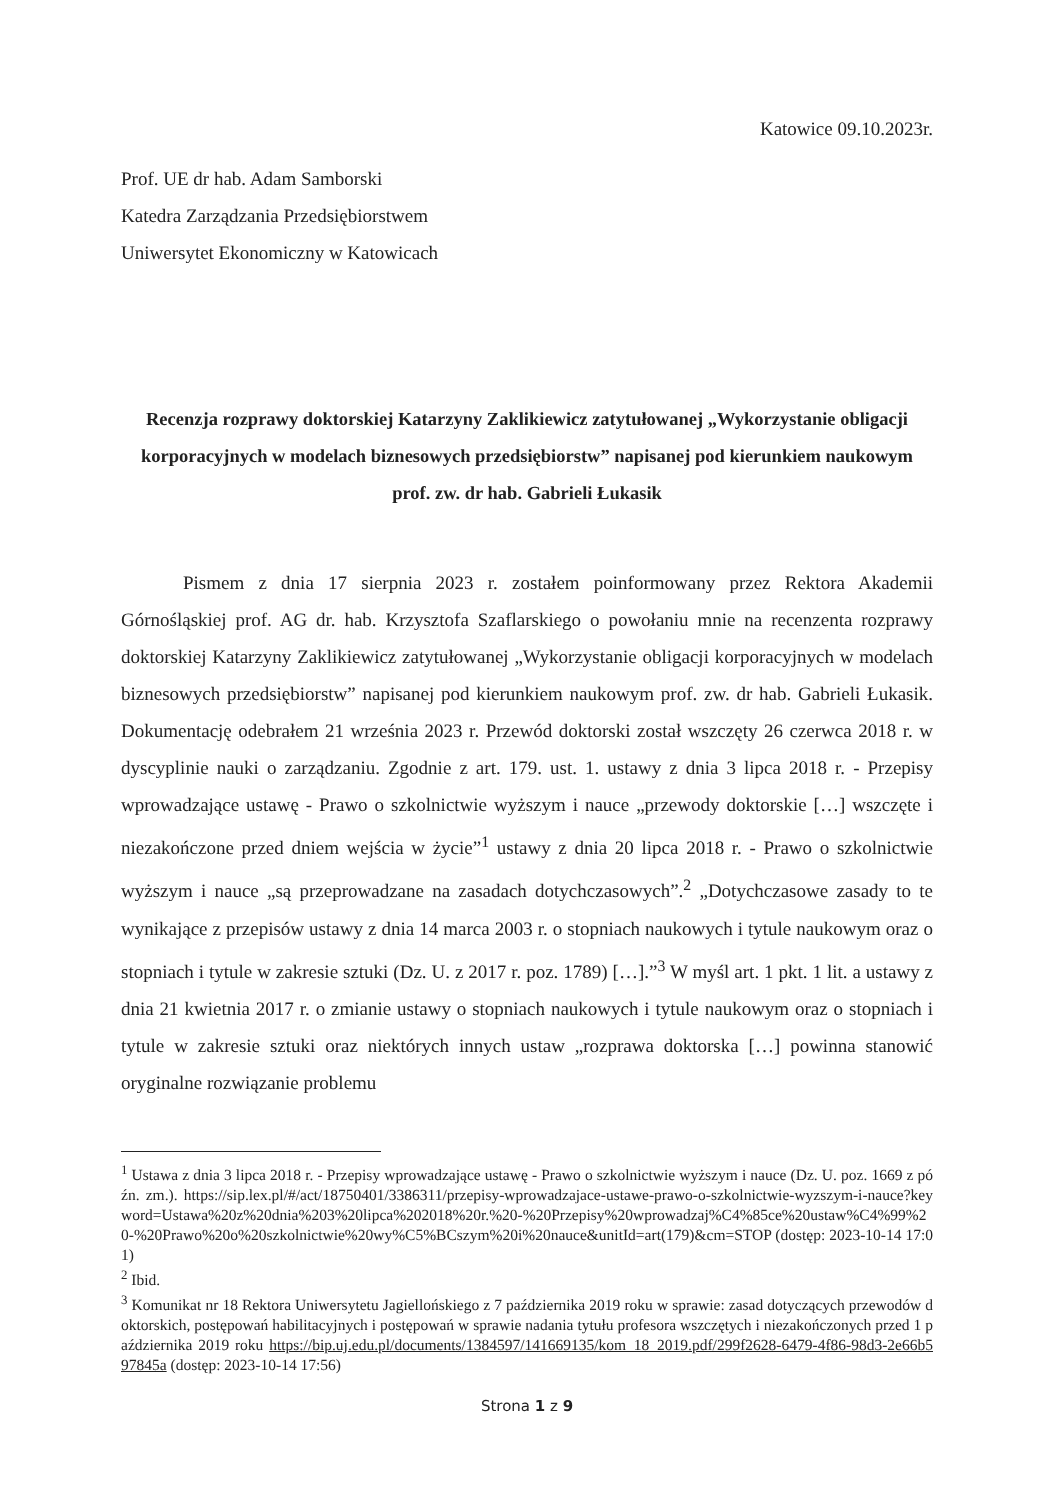Katowice 09.10.2023r.
Prof. UE dr hab. Adam Samborski
Katedra Zarządzania Przedsiębiorstwem
Uniwersytet Ekonomiczny w Katowicach
Recenzja rozprawy doktorskiej Katarzyny Zaklikiewicz zatytułowanej „Wykorzystanie obligacji korporacyjnych w modelach biznesowych przedsiębiorstw” napisanej pod kierunkiem naukowym prof. zw. dr hab. Gabrieli Łukasik
Pismem z dnia 17 sierpnia 2023 r. zostałem poinformowany przez Rektora Akademii Górnośląskiej prof. AG dr. hab. Krzysztofa Szaflarskiego o powołaniu mnie na recenzenta rozprawy doktorskiej Katarzyny Zaklikiewicz zatytułowanej „Wykorzystanie obligacji korporacyjnych w modelach biznesowych przedsiębiorstw” napisanej pod kierunkiem naukowym prof. zw. dr hab. Gabrieli Łukasik. Dokumentację odebrałem 21 września 2023 r. Przewód doktorski został wszczęty 26 czerwca 2018 r. w dyscyplinie nauki o zarządzaniu. Zgodnie z art. 179. ust. 1. ustawy z dnia 3 lipca 2018 r. - Przepisy wprowadzające ustawę - Prawo o szkolnictwie wyższym i nauce „przewody doktorskie […] wszczęte i niezakończone przed dniem wejścia w życie”<sup>1</sup> ustawy z dnia 20 lipca 2018 r. - Prawo o szkolnictwie wyższym i nauce „są przeprowadzane na zasadach dotychczasowych”.<sup>2</sup> „Dotychczasowe zasady to te wynikające z przepisów ustawy z dnia 14 marca 2003 r. o stopniach naukowych i tytule naukowym oraz o stopniach i tytule w zakresie sztuki (Dz. U. z 2017 r. poz. 1789) […].”<sup>3</sup> W myśl art. 1 pkt. 1 lit. a ustawy z dnia 21 kwietnia 2017 r. o zmianie ustawy o stopniach naukowych i tytule naukowym oraz o stopniach i tytule w zakresie sztuki oraz niektórych innych ustaw „rozprawa doktorska […] powinna stanowić oryginalne rozwiązanie problemu
<sup>1</sup> Ustawa z dnia 3 lipca 2018 r. - Przepisy wprowadzające ustawę - Prawo o szkolnictwie wyższym i nauce (Dz. U. poz. 1669 z późn. zm.). https://sip.lex.pl/#/act/18750401/3386311/przepisy-wprowadzajace-ustawe-prawo-o-szkolnictwie-wyzszym-i-nauce?keyword=Ustawa%20z%20dnia%203%20lipca%202018%20r.%20-%20Przepisy%20wprowadzaj%C4%85ce%20ustaw%C4%99%20-%20Prawo%20o%20szkolnictwie%20wy%C5%BCszym%20i%20nauce&unitId=art(179)&cm=STOP (dostęp: 2023-10-14 17:01)
<sup>2</sup> Ibid.
<sup>3</sup> Komunikat nr 18 Rektora Uniwersytetu Jagiellońskiego z 7 października 2019 roku w sprawie: zasad dotyczących przewodów doktorskich, postępowań habilitacyjnych i postępowań w sprawie nadania tytułu profesora wszczętych i niezakończonych przed 1 października 2019 roku https://bip.uj.edu.pl/documents/1384597/141669135/kom_18_2019.pdf/299f2628-6479-4f86-98d3-2e66b597845a (dostęp: 2023-10-14 17:56)
Strona 1 z 9